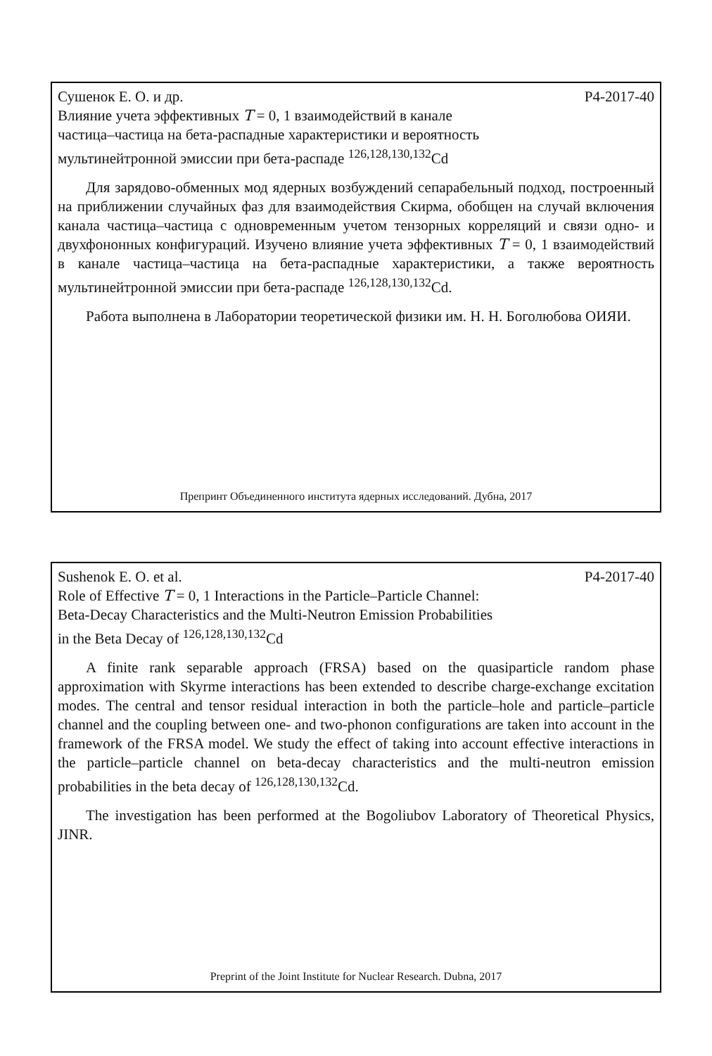Сушенок Е. О. и др. Р4-2017-40
Влияние учета эффективных T = 0, 1 взаимодействий в канале
частица–частица на бета-распадные характеристики и вероятность
мультинейтронной эмиссии при бета-распаде <sup>126,128,130,132</sup>Cd
Для зарядово-обменных мод ядерных возбуждений сепарабельный подход, построенный на приближении случайных фаз для взаимодействия Скирма, обобщен на случай включения канала частица–частица с одновременным учетом тензорных корреляций и связи одно- и двухфононных конфигураций. Изучено влияние учета эффективных T = 0, 1 взаимодействий в канале частица–частица на бета-распадные характеристики, а также вероятность мультинейтронной эмиссии при бета-распаде <sup>126,128,130,132</sup>Cd.
Работа выполнена в Лаборатории теоретической физики им. Н. Н. Боголюбова ОИЯИ.
Препринт Объединенного института ядерных исследований. Дубна, 2017
Sushenok E. O. et al. P4-2017-40
Role of Effective T = 0, 1 Interactions in the Particle–Particle Channel:
Beta-Decay Characteristics and the Multi-Neutron Emission Probabilities
in the Beta Decay of <sup>126,128,130,132</sup>Cd
A finite rank separable approach (FRSA) based on the quasiparticle random phase approximation with Skyrme interactions has been extended to describe charge-exchange excitation modes. The central and tensor residual interaction in both the particle–hole and particle–particle channel and the coupling between one- and two-phonon configurations are taken into account in the framework of the FRSA model. We study the effect of taking into account effective interactions in the particle–particle channel on beta-decay characteristics and the multi-neutron emission probabilities in the beta decay of <sup>126,128,130,132</sup>Cd.
The investigation has been performed at the Bogoliubov Laboratory of Theoretical Physics, JINR.
Preprint of the Joint Institute for Nuclear Research. Dubna, 2017